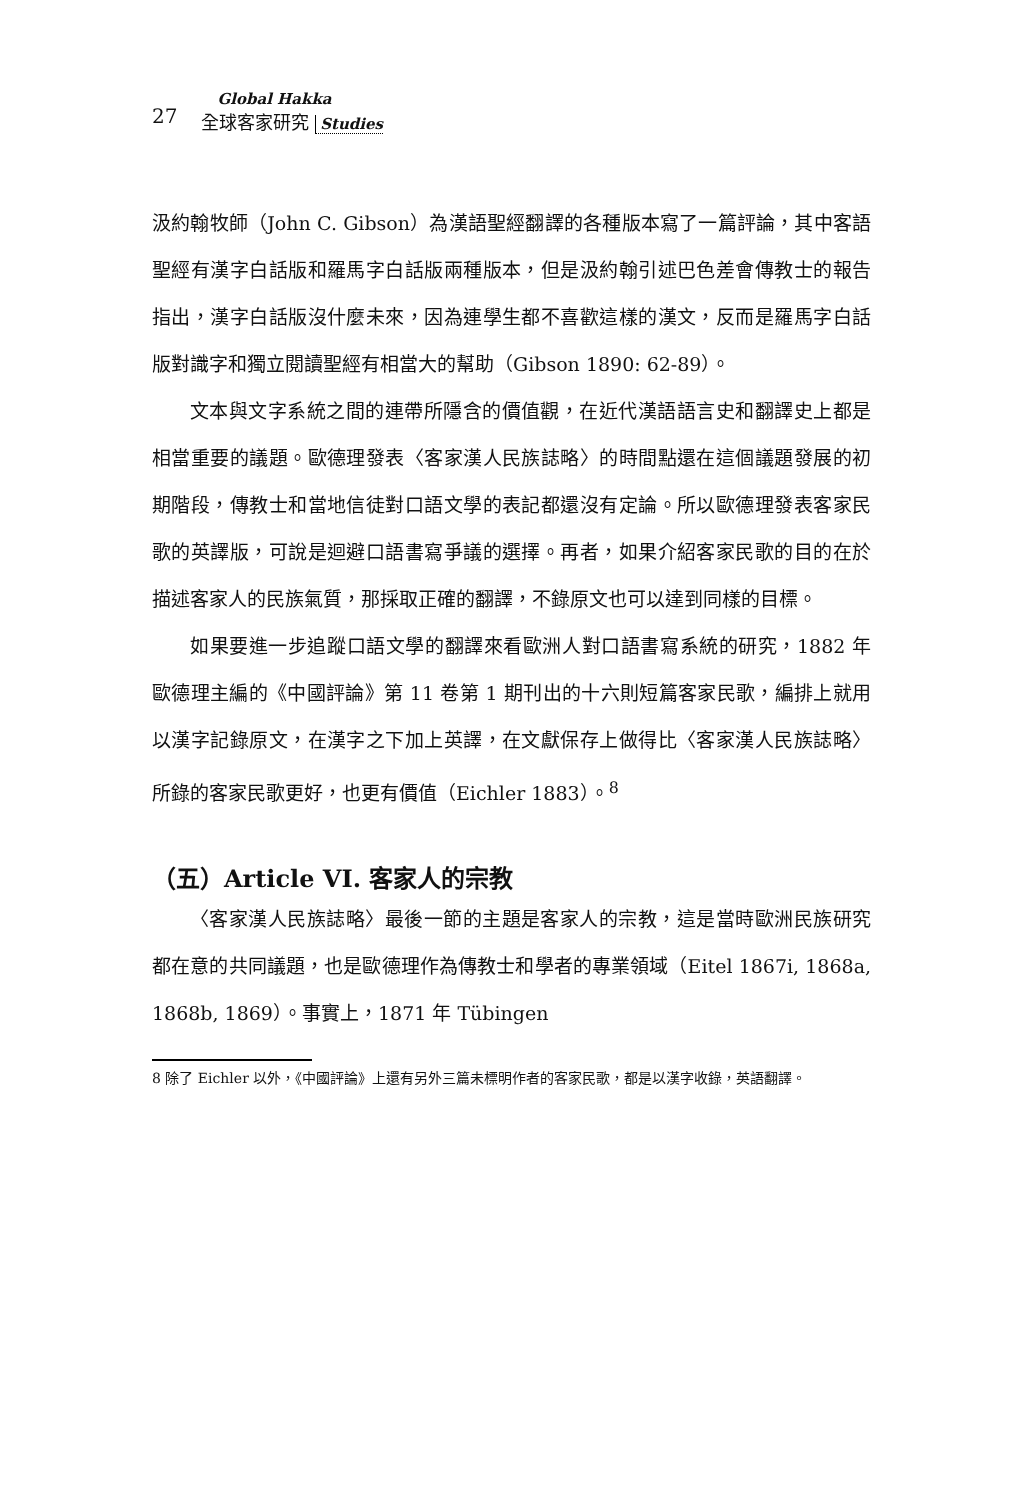27
Global Hakka
全球客家研究 Studies
汲約翰牧師（John C. Gibson）為漢語聖經翻譯的各種版本寫了一篇評論，其中客語聖經有漢字白話版和羅馬字白話版兩種版本，但是汲約翰引述巴色差會傳教士的報告指出，漢字白話版沒什麼未來，因為連學生都不喜歡這樣的漢文，反而是羅馬字白話版對識字和獨立閱讀聖經有相當大的幫助（Gibson 1890: 62-89）。
文本與文字系統之間的連帶所隱含的價值觀，在近代漢語語言史和翻譯史上都是相當重要的議題。歐德理發表〈客家漢人民族誌略〉的時間點還在這個議題發展的初期階段，傳教士和當地信徒對口語文學的表記都還沒有定論。所以歐德理發表客家民歌的英譯版，可說是迴避口語書寫爭議的選擇。再者，如果介紹客家民歌的目的在於描述客家人的民族氣質，那採取正確的翻譯，不錄原文也可以達到同樣的目標。
如果要進一步追蹤口語文學的翻譯來看歐洲人對口語書寫系統的研究，1882 年歐德理主編的《中國評論》第 11 卷第 1 期刊出的十六則短篇客家民歌，編排上就用以漢字記錄原文，在漢字之下加上英譯，在文獻保存上做得比〈客家漢人民族誌略〉所錄的客家民歌更好，也更有價值（Eichler 1883）。<sup>8</sup>
（五）Article VI. 客家人的宗教
〈客家漢人民族誌略〉最後一節的主題是客家人的宗教，這是當時歐洲民族研究都在意的共同議題，也是歐德理作為傳教士和學者的專業領域（Eitel 1867i, 1868a, 1868b, 1869）。事實上，1871 年 Tübingen
8 除了 Eichler 以外，《中國評論》上還有另外三篇未標明作者的客家民歌，都是以漢字收錄，英語翻譯。